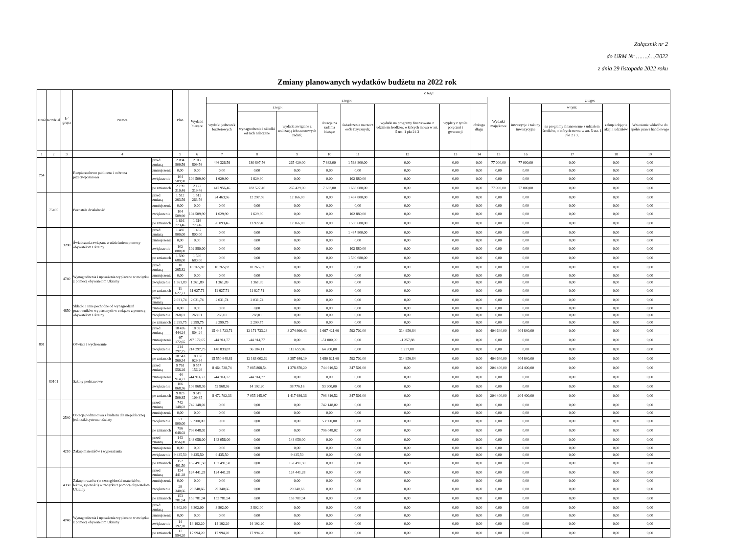Załącznik nr 2
do URM Nr ……./…/2022
z dnia 29 listopada 2022 roku
Zmiany planowanych wydatków budżetu na 2022 rok
| Dział | Rozdział | § / grupa | Nazwa | | Plan | Z tego: | | | | | | | | | | | | | |
| --- | --- | --- | --- | --- | --- | --- | --- | --- | --- | --- | --- | --- | --- | --- | --- | --- | --- | --- | --- |
| | | | | | | Wydatki bieżące | z tego: | | | | | | | | Wydatki majątkowe | z tego: | | | |
| | | | | | | | wydatki jednostek budżetowych | z tego: | | dotacje na zadania bieżące | świadczenia na rzecz osób fizycznych; | wydatki na programy finansowane z udziałem środków, o których mowa w art. 5 ust. 1 pkt 2 i 3 | wypłaty z tytułu poręczeń i gwarancji | obsługa długu | | inwestycje i zakupy inwestycyjne | w tym: | zakup i objęcie akcji i udziałów | Wniesienie wkładów do spółek prawa handlowego |
| | | | | | | | | wynagrodzenia i składki od nich naliczane | wydatki związane z realizacją ich statutowych zadań; | | | | | | | | na programy finansowane z udziałem środków, o których mowa w art. 5 ust. 1 pkt 2 i 3, | | |
| 1 | 2 | 3 | 4 | | 5 | 6 | 7 | 8 | 9 | 10 | 11 | 12 | 13 | 14 | 15 | 16 | 17 | 18 | 19 |
| 754 | | | Bezpieczeństwo publiczne i ochrona przeciwpożarowa | przed zmianą | 2 094 809,56 | 2 017 809,56 | 446 326,56 | 180 897,56 | 265 429,00 | 7 683,00 | 1 563 800,00 | 0,00 | 0,00 | 0,00 | 77 000,00 | 77 000,00 | 0,00 | 0,00 | 0,00 |
| | | | | zmniejszenie | 0,00 | 0,00 | 0,00 | 0,00 | 0,00 | 0,00 | 0,00 | 0,00 | 0,00 | 0,00 | 0,00 | 0,00 | 0,00 | 0,00 | 0,00 |
| | | | | zwiększenie | 104 509,90 | 104 509,90 | 1 629,90 | 1 629,90 | 0,00 | 0,00 | 102 880,00 | 0,00 | 0,00 | 0,00 | 0,00 | 0,00 | 0,00 | 0,00 | 0,00 |
| | | | | po zmianach | 2 199 319,46 | 2 122 319,46 | 447 956,46 | 182 527,46 | 265 429,00 | 7 683,00 | 1 666 680,00 | 0,00 | 0,00 | 0,00 | 77 000,00 | 77 000,00 | 0,00 | 0,00 | 0,00 |
| | 75495 | | Pozostała działalność | przed zmianą | 1 512 263,56 | 1 512 263,56 | 24 463,56 | 12 297,56 | 12 166,00 | 0,00 | 1 487 800,00 | 0,00 | 0,00 | 0,00 | 0,00 | 0,00 | 0,00 | 0,00 | 0,00 |
| | | | | zmniejszenie | 0,00 | 0,00 | 0,00 | 0,00 | 0,00 | 0,00 | 0,00 | 0,00 | 0,00 | 0,00 | 0,00 | 0,00 | 0,00 | 0,00 | 0,00 |
| | | | | zwiększenie | 104 509,90 | 104 509,90 | 1 629,90 | 1 629,90 | 0,00 | 0,00 | 102 880,00 | 0,00 | 0,00 | 0,00 | 0,00 | 0,00 | 0,00 | 0,00 | 0,00 |
| | | | | po zmianach | 1 616 773,46 | 1 616 773,46 | 26 093,46 | 13 927,46 | 12 166,00 | 0,00 | 1 590 680,00 | 0,00 | 0,00 | 0,00 | 0,00 | 0,00 | 0,00 | 0,00 | 0,00 |
| | | 3280 | Świadczenia związane z udzielaniem pomocy obywatelom Ukrainy | przed zmianą | 1 487 800,00 | 1 487 800,00 | 0,00 | 0,00 | 0,00 | 0,00 | 1 487 800,00 | 0,00 | 0,00 | 0,00 | 0,00 | 0,00 | 0,00 | 0,00 | 0,00 |
| | | | | zmniejszenie | 0,00 | 0,00 | 0,00 | 0,00 | 0,00 | 0,00 | 0,00 | 0,00 | 0,00 | 0,00 | 0,00 | 0,00 | 0,00 | 0,00 | 0,00 |
| | | | | zwiększenie | 102 880,00 | 102 880,00 | 0,00 | 0,00 | 0,00 | 0,00 | 102 880,00 | 0,00 | 0,00 | 0,00 | 0,00 | 0,00 | 0,00 | 0,00 | 0,00 |
| | | | | po zmianach | 1 590 680,00 | 1 590 680,00 | 0,00 | 0,00 | 0,00 | 0,00 | 1 590 680,00 | 0,00 | 0,00 | 0,00 | 0,00 | 0,00 | 0,00 | 0,00 | 0,00 |
| | | 4740 | Wynagrodzenia i uposażenia wypłacane w związku z pomocą obywatelom Ukrainy | przed zmianą | 10 265,82 | 10 265,82 | 10 265,82 | 10 265,82 | 0,00 | 0,00 | 0,00 | 0,00 | 0,00 | 0,00 | 0,00 | 0,00 | 0,00 | 0,00 | 0,00 |
| | | | | zmniejszenie | 0,00 | 0,00 | 0,00 | 0,00 | 0,00 | 0,00 | 0,00 | 0,00 | 0,00 | 0,00 | 0,00 | 0,00 | 0,00 | 0,00 | 0,00 |
| | | | | zwiększenie | 1 361,89 | 1 361,89 | 1 361,89 | 1 361,89 | 0,00 | 0,00 | 0,00 | 0,00 | 0,00 | 0,00 | 0,00 | 0,00 | 0,00 | 0,00 | 0,00 |
| | | | | po zmianach | 11 627,71 | 11 627,71 | 11 627,71 | 11 627,71 | 0,00 | 0,00 | 0,00 | 0,00 | 0,00 | 0,00 | 0,00 | 0,00 | 0,00 | 0,00 | 0,00 |
| | | 4850 | Składki i inne pochodne od wynagrodzeń pracowników wypłacanych w związku z pomocą obywatelom Ukrainy | przed zmianą | 2 031,74 | 2 031,74 | 2 031,74 | 2 031,74 | 0,00 | 0,00 | 0,00 | 0,00 | 0,00 | 0,00 | 0,00 | 0,00 | 0,00 | 0,00 | 0,00 |
| | | | | zmniejszenie | 0,00 | 0,00 | 0,00 | 0,00 | 0,00 | 0,00 | 0,00 | 0,00 | 0,00 | 0,00 | 0,00 | 0,00 | 0,00 | 0,00 | 0,00 |
| | | | | zwiększenie | 268,01 | 268,01 | 268,01 | 268,01 | 0,00 | 0,00 | 0,00 | 0,00 | 0,00 | 0,00 | 0,00 | 0,00 | 0,00 | 0,00 | 0,00 |
| | | | | po zmianach | 2 299,75 | 2 299,75 | 2 299,75 | 2 299,75 | 0,00 | 0,00 | 0,00 | 0,00 | 0,00 | 0,00 | 0,00 | 0,00 | 0,00 | 0,00 | 0,00 |
| 801 | | | Oświata i wychowanie | przed zmianą | 18 426 444,24 | 18 021 804,24 | 15 446 723,71 | 12 171 733,28 | 3 274 990,43 | 1 667 421,69 | 592 702,00 | 314 956,84 | 0,00 | 0,00 | 404 640,00 | 404 640,00 | 0,00 | 0,00 | 0,00 |
| | | | | zmniejszenie | -97 172,65 | -97 172,65 | -44 914,77 | -44 914,77 | 0,00 | -51 000,00 | 0,00 | -1 257,88 | 0,00 | 0,00 | 0,00 | 0,00 | 0,00 | 0,00 | 0,00 |
| | | | | zwiększenie | 214 297,75 | 214 297,75 | 148 839,87 | 36 184,11 | 112 655,76 | 64 200,00 | 0,00 | 1 257,88 | 0,00 | 0,00 | 0,00 | 0,00 | 0,00 | 0,00 | 0,00 |
| | | | | po zmianach | 18 543 569,34 | 18 138 929,34 | 15 550 648,81 | 12 163 002,62 | 3 387 646,19 | 1 680 621,69 | 592 702,00 | 314 956,84 | 0,00 | 0,00 | 404 640,00 | 404 640,00 | 0,00 | 0,00 | 0,00 |
| | 80101 | | Szkoły podstawowe | przed zmianą | 9 761 556,26 | 9 557 156,26 | 8 464 738,74 | 7 085 868,54 | 1 378 870,20 | 744 916,52 | 347 501,00 | 0,00 | 0,00 | 0,00 | 204 400,00 | 204 400,00 | 0,00 | 0,00 | 0,00 |
| | | | | zmniejszenie | -44 914,77 | -44 914,77 | -44 914,77 | -44 914,77 | 0,00 | 0,00 | 0,00 | 0,00 | 0,00 | 0,00 | 0,00 | 0,00 | 0,00 | 0,00 | 0,00 |
| | | | | zwiększenie | 106 868,36 | 106 868,36 | 52 968,36 | 14 192,20 | 38 776,16 | 53 900,00 | 0,00 | 0,00 | 0,00 | 0,00 | 0,00 | 0,00 | 0,00 | 0,00 | 0,00 |
| | | | | po zmianach | 9 823 509,85 | 9 619 109,85 | 8 472 792,33 | 7 055 145,97 | 1 417 646,36 | 798 816,52 | 347 501,00 | 0,00 | 0,00 | 0,00 | 204 400,00 | 204 400,00 | 0,00 | 0,00 | 0,00 |
| | | 2540 | Dotacja podmiotowa z budżetu dla niepublicznej jednostki systemu oświaty | przed zmianą | 742 148,02 | 742 148,02 | 0,00 | 0,00 | 0,00 | 742 148,02 | 0,00 | 0,00 | 0,00 | 0,00 | 0,00 | 0,00 | 0,00 | 0,00 | 0,00 |
| | | | | zmniejszenie | 0,00 | 0,00 | 0,00 | 0,00 | 0,00 | 0,00 | 0,00 | 0,00 | 0,00 | 0,00 | 0,00 | 0,00 | 0,00 | 0,00 | 0,00 |
| | | | | zwiększenie | 53 900,00 | 53 900,00 | 0,00 | 0,00 | 0,00 | 53 900,00 | 0,00 | 0,00 | 0,00 | 0,00 | 0,00 | 0,00 | 0,00 | 0,00 | 0,00 |
| | | | | po zmianach | 796 048,02 | 796 048,02 | 0,00 | 0,00 | 0,00 | 796 048,02 | 0,00 | 0,00 | 0,00 | 0,00 | 0,00 | 0,00 | 0,00 | 0,00 | 0,00 |
| | | 4210 | Zakup materiałów i wyposażenia | przed zmianą | 143 056,00 | 143 056,00 | 143 056,00 | 0,00 | 143 056,00 | 0,00 | 0,00 | 0,00 | 0,00 | 0,00 | 0,00 | 0,00 | 0,00 | 0,00 | 0,00 |
| | | | | zmniejszenie | 0,00 | 0,00 | 0,00 | 0,00 | 0,00 | 0,00 | 0,00 | 0,00 | 0,00 | 0,00 | 0,00 | 0,00 | 0,00 | 0,00 | 0,00 |
| | | | | zwiększenie | 9 435,50 | 9 435,50 | 9 435,50 | 0,00 | 9 435,50 | 0,00 | 0,00 | 0,00 | 0,00 | 0,00 | 0,00 | 0,00 | 0,00 | 0,00 | 0,00 |
| | | | | po zmianach | 152 491,50 | 152 491,50 | 152 491,50 | 0,00 | 152 491,50 | 0,00 | 0,00 | 0,00 | 0,00 | 0,00 | 0,00 | 0,00 | 0,00 | 0,00 | 0,00 |
| | | 4350 | Zakup towarów (w szczególności materiałów, leków, żywności) w związku z pomocą obywatelom Ukrainy | przed zmianą | 124 441,28 | 124 441,28 | 124 441,28 | 0,00 | 124 441,28 | 0,00 | 0,00 | 0,00 | 0,00 | 0,00 | 0,00 | 0,00 | 0,00 | 0,00 | 0,00 |
| | | | | zmniejszenie | 0,00 | 0,00 | 0,00 | 0,00 | 0,00 | 0,00 | 0,00 | 0,00 | 0,00 | 0,00 | 0,00 | 0,00 | 0,00 | 0,00 | 0,00 |
| | | | | zwiększenie | 29 340,66 | 29 340,66 | 29 340,66 | 0,00 | 29 340,66 | 0,00 | 0,00 | 0,00 | 0,00 | 0,00 | 0,00 | 0,00 | 0,00 | 0,00 | 0,00 |
| | | | | po zmianach | 153 781,94 | 153 781,94 | 153 781,94 | 0,00 | 153 781,94 | 0,00 | 0,00 | 0,00 | 0,00 | 0,00 | 0,00 | 0,00 | 0,00 | 0,00 | 0,00 |
| | | 4740 | Wynagrodzenia i uposażenia wypłacane w związku z pomocą obywatelom Ukrainy | przed zmianą | 3 802,00 | 3 802,00 | 3 802,00 | 3 802,00 | 0,00 | 0,00 | 0,00 | 0,00 | 0,00 | 0,00 | 0,00 | 0,00 | 0,00 | 0,00 | 0,00 |
| | | | | zmniejszenie | 0,00 | 0,00 | 0,00 | 0,00 | 0,00 | 0,00 | 0,00 | 0,00 | 0,00 | 0,00 | 0,00 | 0,00 | 0,00 | 0,00 | 0,00 |
| | | | | zwiększenie | 14 192,20 | 14 192,20 | 14 192,20 | 14 192,20 | 0,00 | 0,00 | 0,00 | 0,00 | 0,00 | 0,00 | 0,00 | 0,00 | 0,00 | 0,00 | 0,00 |
| | | | | po zmianach | 17 994,20 | 17 994,20 | 17 994,20 | 17 994,20 | 0,00 | 0,00 | 0,00 | 0,00 | 0,00 | 0,00 | 0,00 | 0,00 | 0,00 | 0,00 | 0,00 |